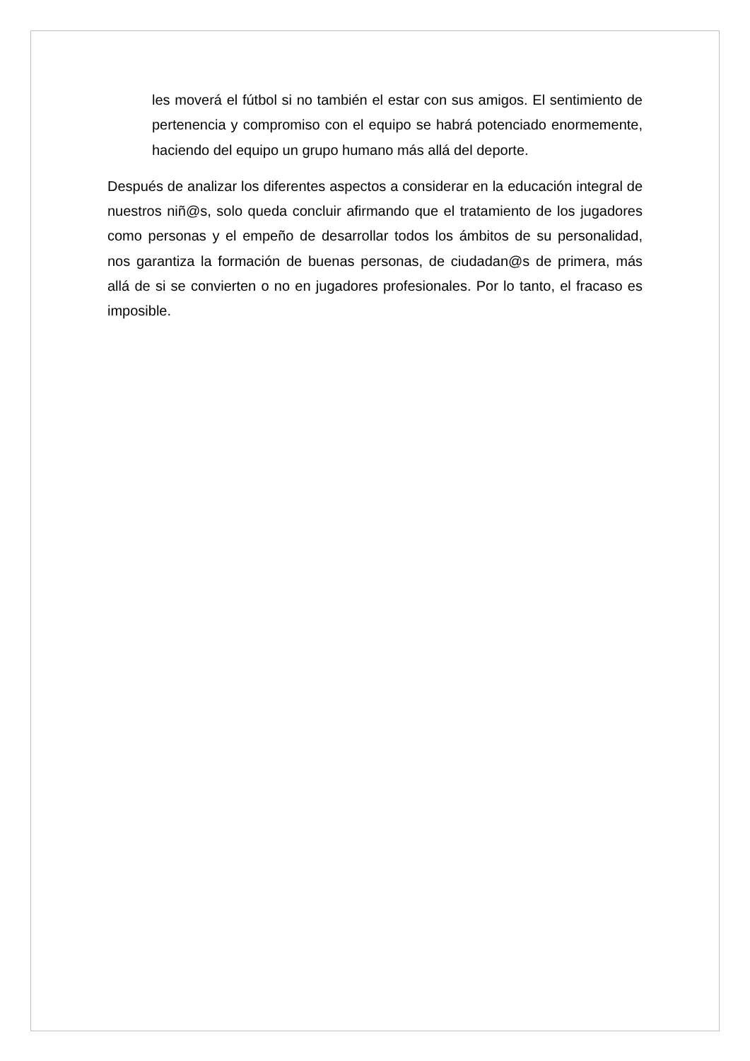les moverá el fútbol si no también el estar con sus amigos. El sentimiento de pertenencia y compromiso con el equipo se habrá potenciado enormemente, haciendo del equipo un grupo humano más allá del deporte.
Después de analizar los diferentes aspectos a considerar en la educación integral de nuestros niñ@s, solo queda concluir afirmando que el tratamiento de los jugadores como personas y el empeño de desarrollar todos los ámbitos de su personalidad, nos garantiza la formación de buenas personas, de ciudadan@s de primera, más allá de si se convierten o no en jugadores profesionales. Por lo tanto, el fracaso es imposible.